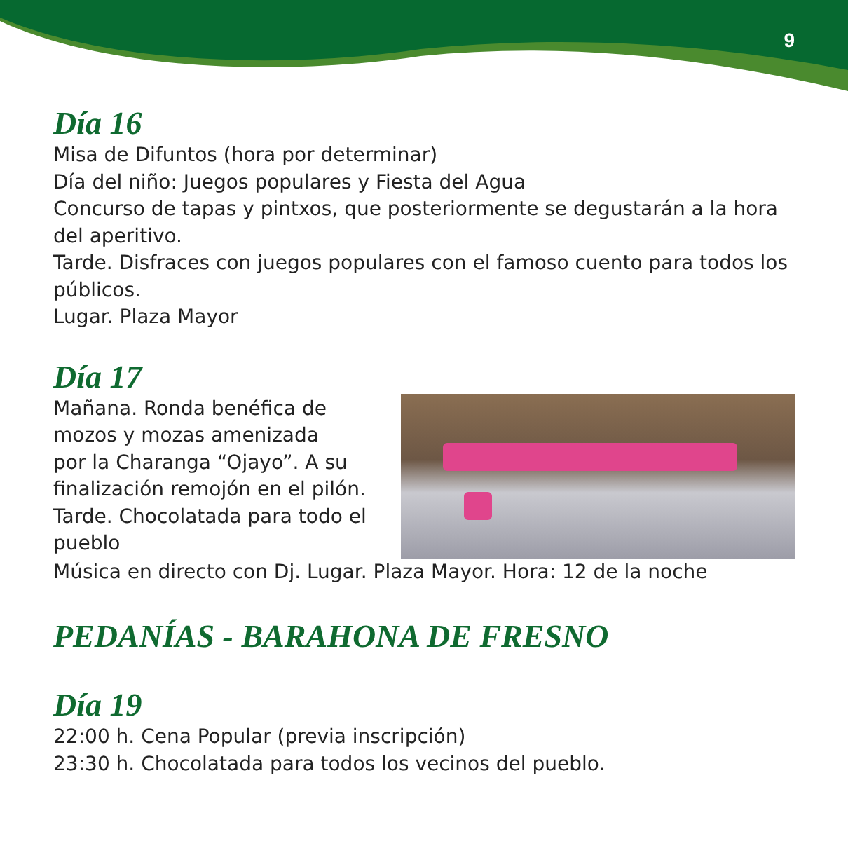9
Día 16
Misa de Difuntos (hora por determinar)
Día del niño: Juegos populares y Fiesta del Agua
Concurso de tapas y pintxos, que posteriormente se degustarán a la hora del aperitivo.
Tarde. Disfraces con juegos populares con el famoso cuento para todos los públicos.
Lugar. Plaza Mayor
Día 17
Mañana. Ronda benéfica de
mozos y mozas amenizada
por la Charanga “Ojayo”. A su
finalización remojón en el pilón.
Tarde. Chocolatada para todo el
pueblo
Música en directo con Dj. Lugar. Plaza Mayor. Hora: 12 de la noche
PEDANÍAS - BARAHONA DE FRESNO
Día 19
22:00 h. Cena Popular (previa inscripción)
23:30 h. Chocolatada para todos los vecinos del pueblo.